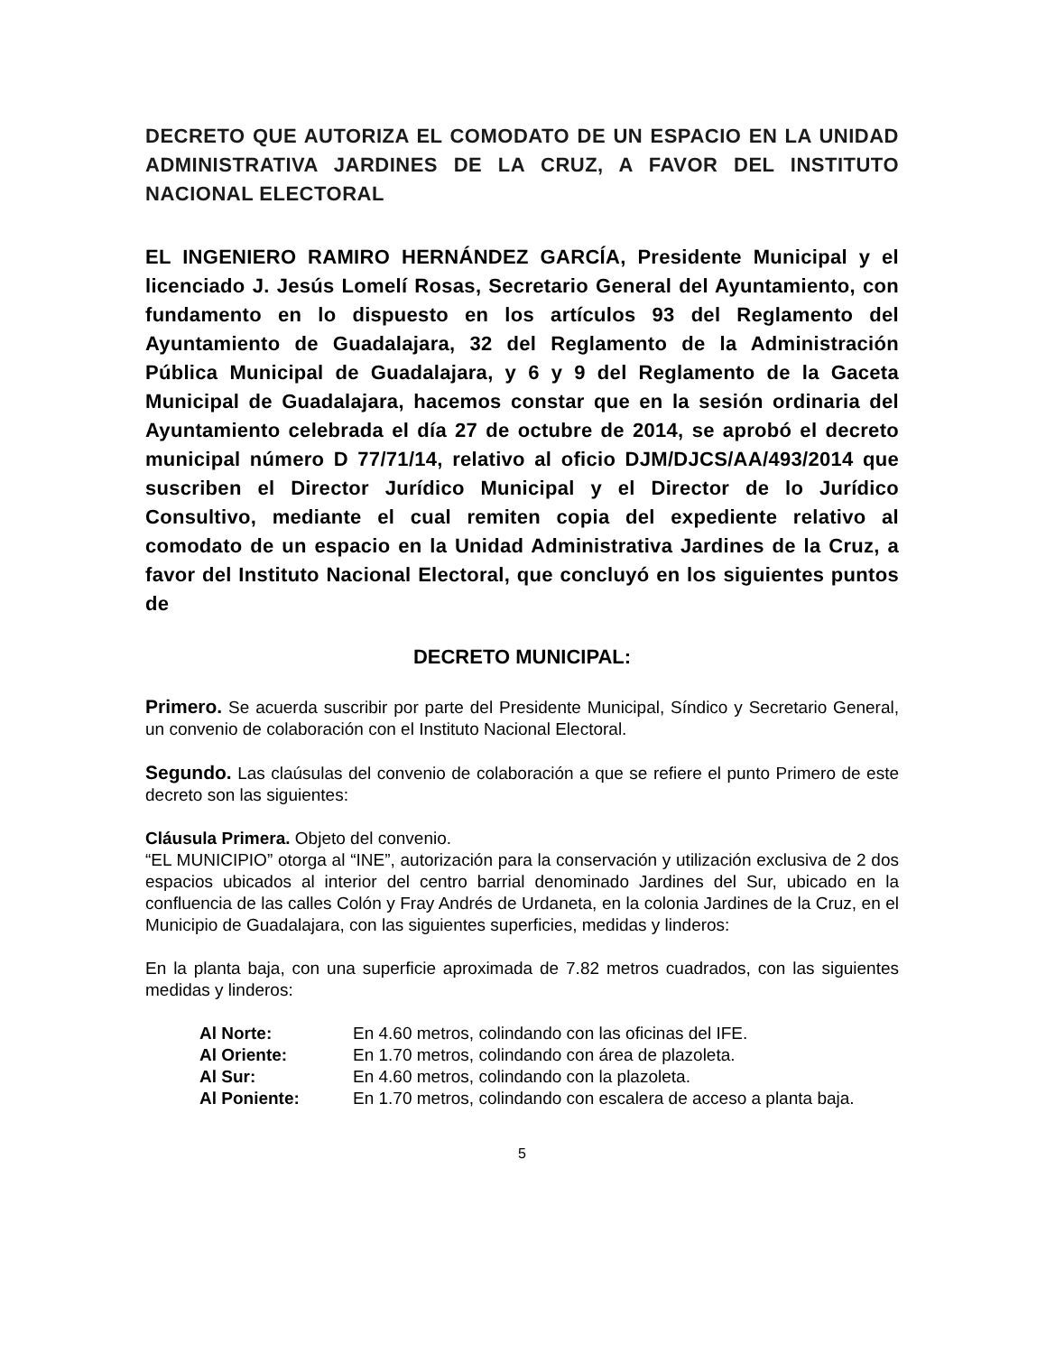DECRETO QUE AUTORIZA EL COMODATO DE UN ESPACIO EN LA UNIDAD ADMINISTRATIVA JARDINES DE LA CRUZ, A FAVOR DEL INSTITUTO NACIONAL ELECTORAL
EL INGENIERO RAMIRO HERNÁNDEZ GARCÍA, Presidente Municipal y el licenciado J. Jesús Lomelí Rosas, Secretario General del Ayuntamiento, con fundamento en lo dispuesto en los artículos 93 del Reglamento del Ayuntamiento de Guadalajara, 32 del Reglamento de la Administración Pública Municipal de Guadalajara, y 6 y 9 del Reglamento de la Gaceta Municipal de Guadalajara, hacemos constar que en la sesión ordinaria del Ayuntamiento celebrada el día 27 de octubre de 2014, se aprobó el decreto municipal número D 77/71/14, relativo al oficio DJM/DJCS/AA/493/2014 que suscriben el Director Jurídico Municipal y el Director de lo Jurídico Consultivo, mediante el cual remiten copia del expediente relativo al comodato de un espacio en la Unidad Administrativa Jardines de la Cruz, a favor del Instituto Nacional Electoral, que concluyó en los siguientes puntos de
DECRETO MUNICIPAL:
Primero. Se acuerda suscribir por parte del Presidente Municipal, Síndico y Secretario General, un convenio de colaboración con el Instituto Nacional Electoral.
Segundo. Las claúsulas del convenio de colaboración a que se refiere el punto Primero de este decreto son las siguientes:
Cláusula Primera. Objeto del convenio.
“EL MUNICIPIO” otorga al “INE”, autorización para la conservación y utilización exclusiva de 2 dos espacios ubicados al interior del centro barrial denominado Jardines del Sur, ubicado en la confluencia de las calles Colón y Fray Andrés de Urdaneta, en la colonia Jardines de la Cruz, en el Municipio de Guadalajara, con las siguientes superficies, medidas y linderos:
En la planta baja, con una superficie aproximada de 7.82 metros cuadrados, con las siguientes medidas y linderos:
| Al Norte: | En 4.60 metros, colindando con las oficinas del IFE. |
| Al Oriente: | En 1.70 metros, colindando con área de plazoleta. |
| Al Sur: | En 4.60 metros, colindando con la plazoleta. |
| Al Poniente: | En 1.70 metros, colindando con escalera de acceso a planta baja. |
5